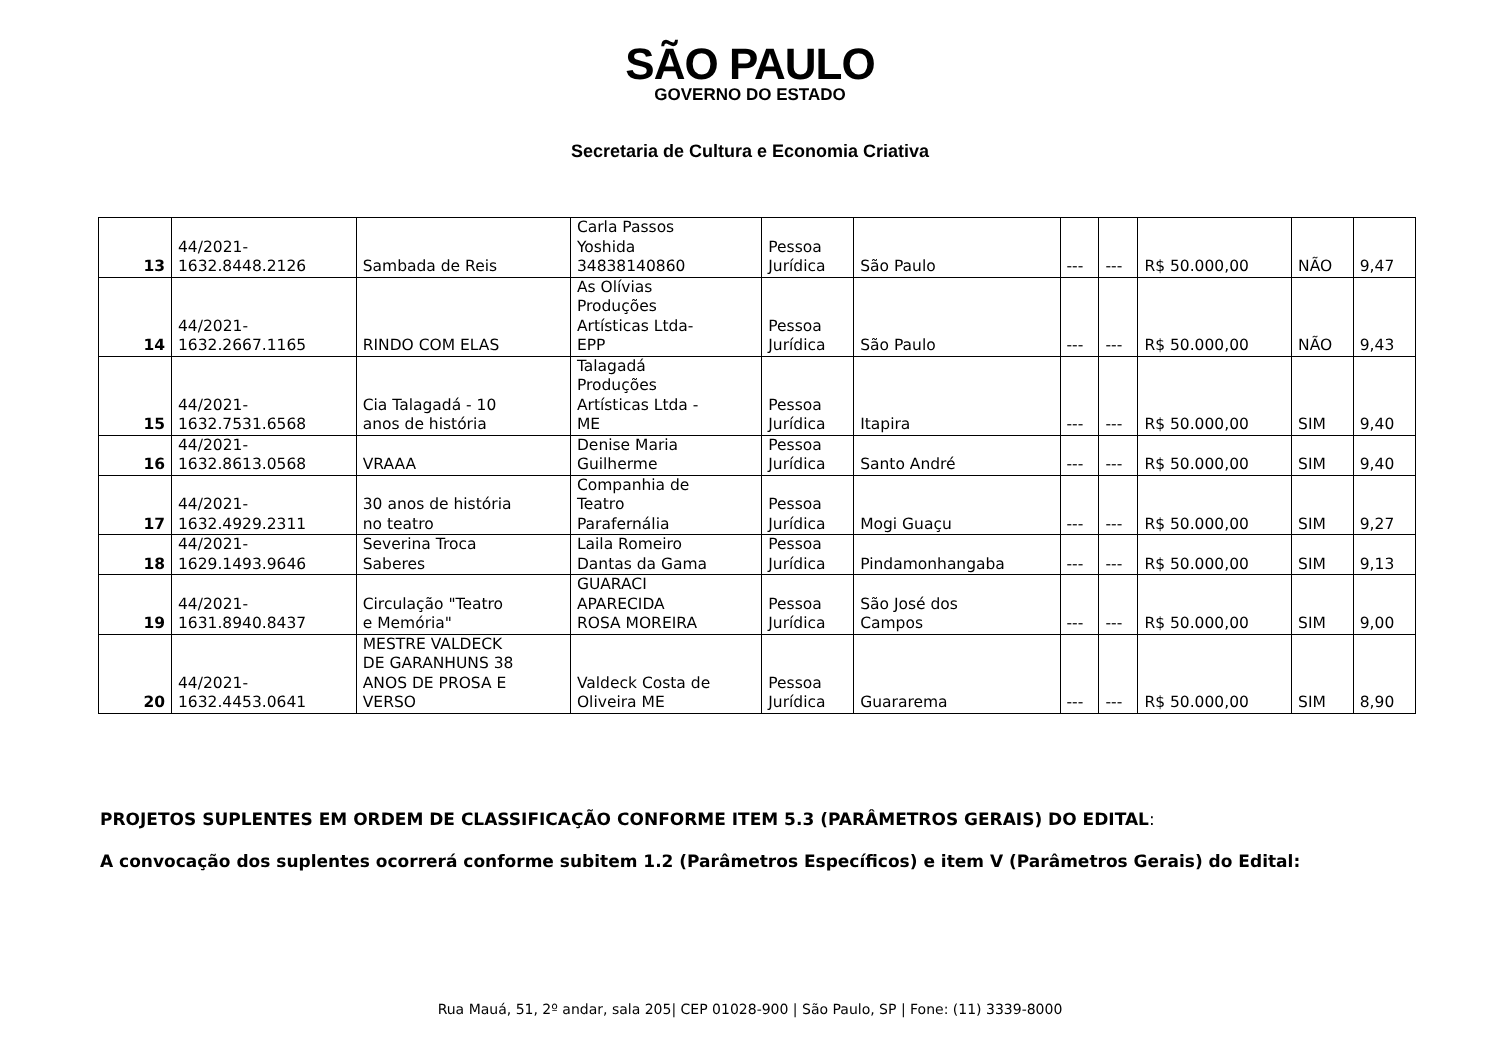SÃO PAULO
GOVERNO DO ESTADO
Secretaria de Cultura e Economia Criativa
| 13 | 44/2021- 1632.8448.2126 | Sambada de Reis | Carla Passos Yoshida 34838140860 | Pessoa Jurídica | São Paulo | --- | --- | R$ 50.000,00 | NÃO | 9,47 |
| 14 | 44/2021- 1632.2667.1165 | RINDO COM ELAS | As Olívias Produções Artísticas Ltda- EPP | Pessoa Jurídica | São Paulo | --- | --- | R$ 50.000,00 | NÃO | 9,43 |
| 15 | 44/2021- 1632.7531.6568 | Cia Talagadá - 10 anos de história | Talagadá Produções Artísticas Ltda - ME | Pessoa Jurídica | Itapira | --- | --- | R$ 50.000,00 | SIM | 9,40 |
| 16 | 44/2021- 1632.8613.0568 | VRAAA | Denise Maria Guilherme | Pessoa Jurídica | Santo André | --- | --- | R$ 50.000,00 | SIM | 9,40 |
| 17 | 44/2021- 1632.4929.2311 | 30 anos de história no teatro | Companhia de Teatro Parafernália | Pessoa Jurídica | Mogi Guaçu | --- | --- | R$ 50.000,00 | SIM | 9,27 |
| 18 | 44/2021- 1629.1493.9646 | Severina Troca Saberes | Laila Romeiro Dantas da Gama | Pessoa Jurídica | Pindamonhangaba | --- | --- | R$ 50.000,00 | SIM | 9,13 |
| 19 | 44/2021- 1631.8940.8437 | Circulação "Teatro e Memória" | GUARACI APARECIDA ROSA MOREIRA | Pessoa Jurídica | São José dos Campos | --- | --- | R$ 50.000,00 | SIM | 9,00 |
| 20 | 44/2021- 1632.4453.0641 | MESTRE VALDECK DE GARANHUNS 38 ANOS DE PROSA E VERSO | Valdeck Costa de Oliveira ME | Pessoa Jurídica | Guararema | --- | --- | R$ 50.000,00 | SIM | 8,90 |
PROJETOS SUPLENTES EM ORDEM DE CLASSIFICAÇÃO CONFORME ITEM 5.3 (PARÂMETROS GERAIS) DO EDITAL:
A convocação dos suplentes ocorrerá conforme subitem 1.2 (Parâmetros Específicos) e item V (Parâmetros Gerais) do Edital:
Rua Mauá, 51, 2º andar, sala 205| CEP 01028-900 | São Paulo, SP | Fone: (11) 3339-8000